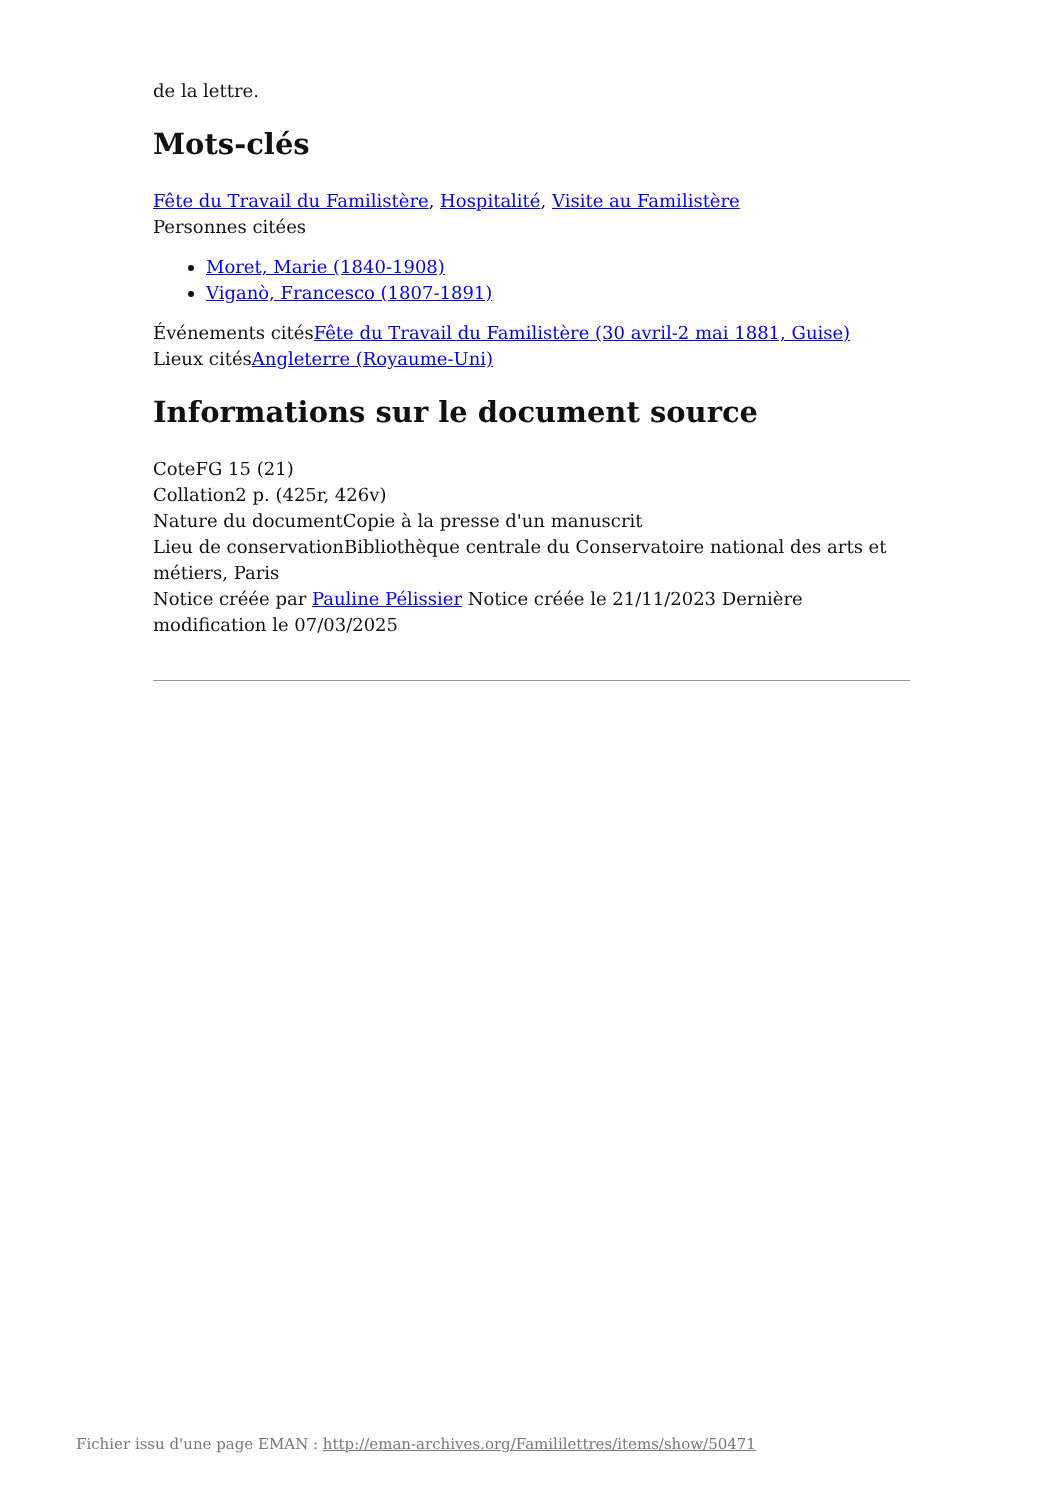de la lettre.
Mots-clés
Fête du Travail du Familistère, Hospitalité, Visite au Familistère
Personnes citées
Moret, Marie (1840-1908)
Viganò, Francesco (1807-1891)
Événements citésFête du Travail du Familistère (30 avril-2 mai 1881, Guise)
Lieux citésAngleterre (Royaume-Uni)
Informations sur le document source
CoteFG 15 (21)
Collation2 p. (425r, 426v)
Nature du documentCopie à la presse d'un manuscrit
Lieu de conservationBibliothèque centrale du Conservatoire national des arts et métiers, Paris
Notice créée par Pauline Pélissier Notice créée le 21/11/2023 Dernière modification le 07/03/2025
Fichier issu d'une page EMAN : http://eman-archives.org/Famililettres/items/show/50471